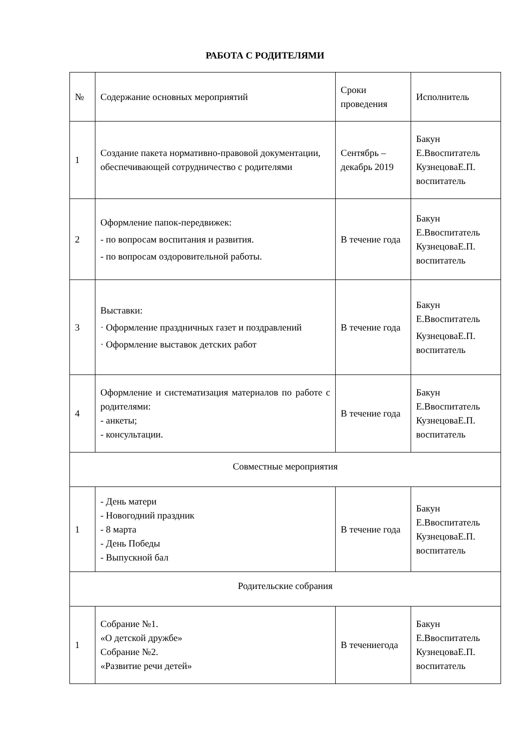РАБОТА С РОДИТЕЛЯМИ
| № | Содержание основных мероприятий | Сроки проведения | Исполнитель |
| 1 | Создание пакета нормативно-правовой документации, обеспечивающей сотрудничество с родителями | Сентябрь – декабрь 2019 | Бакун Е.Ввоспитатель КузнецоваЕ.П. воспитатель |
| 2 | Оформление папок-передвижек: - по вопросам воспитания и развития. - по вопросам оздоровительной работы. | В течение года | Бакун Е.Ввоспитатель КузнецоваЕ.П. воспитатель |
| 3 | Выставки: · Оформление праздничных газет и поздравлений · Оформление выставок детских работ | В течение года | Бакун Е.Ввоспитатель КузнецоваЕ.П. воспитатель |
| 4 | Оформление и систематизация материалов по работе с родителями: - анкеты; - консультации. | В течение года | Бакун Е.Ввоспитатель КузнецоваЕ.П. воспитатель |
| Совместные мероприятия | | | |
| 1 | - День матери - Новогодний праздник - 8 марта - День Победы - Выпускной бал | В течение года | Бакун Е.Ввоспитатель КузнецоваЕ.П. воспитатель |
| Родительские собрания | | | |
| 1 | Собрание №1. «О детской дружбе» Собрание №2. «Развитие речи детей» | В течениегода | Бакун Е.Ввоспитатель КузнецоваЕ.П. воспитатель |